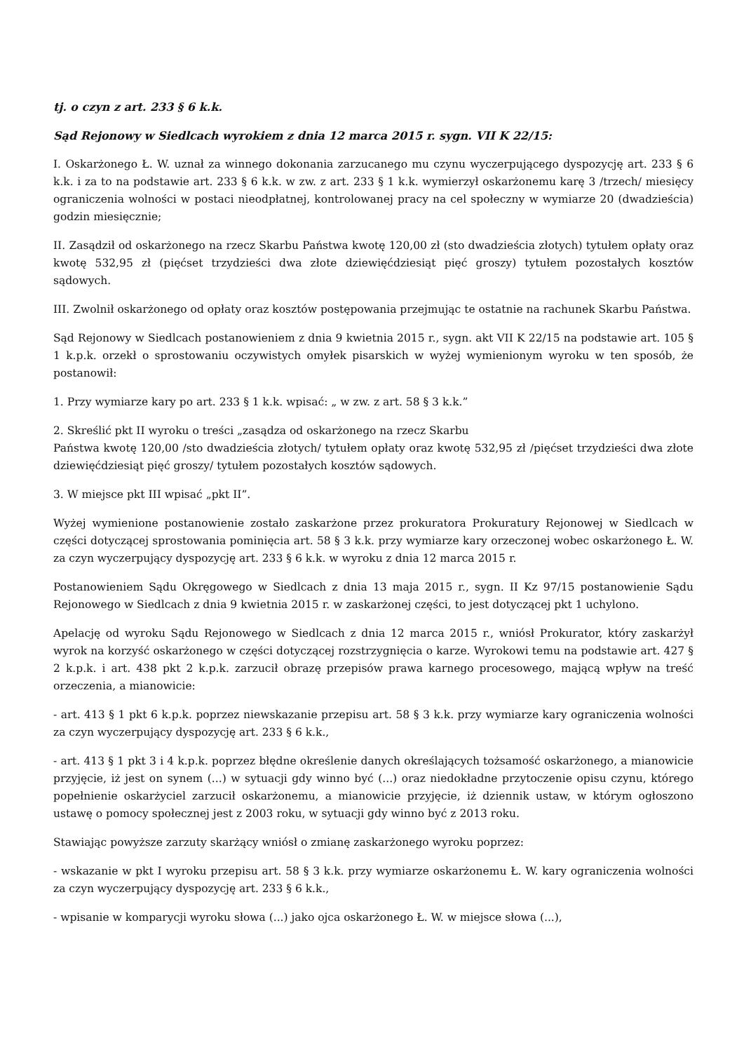tj. o czyn z art. 233 § 6 k.k.
Sąd Rejonowy w Siedlcach wyrokiem z dnia 12 marca 2015 r. sygn. VII K 22/15:
I. Oskarżonego Ł. W. uznał za winnego dokonania zarzucanego mu czynu wyczerpującego dyspozycję art. 233 § 6 k.k. i za to na podstawie art. 233 § 6 k.k. w zw. z art. 233 § 1 k.k. wymierzył oskarżonemu karę 3 /trzech/ miesięcy ograniczenia wolności w postaci nieodpłatnej, kontrolowanej pracy na cel społeczny w wymiarze 20 (dwadzieścia) godzin miesięcznie;
II. Zasądził od oskarżonego na rzecz Skarbu Państwa kwotę 120,00 zł (sto dwadzieścia złotych) tytułem opłaty oraz kwotę 532,95 zł (pięćset trzydzieści dwa złote dziewięćdziesiąt pięć groszy) tytułem pozostałych kosztów sądowych.
III. Zwolnił oskarżonego od opłaty oraz kosztów postępowania przejmując te ostatnie na rachunek Skarbu Państwa.
Sąd Rejonowy w Siedlcach postanowieniem z dnia 9 kwietnia 2015 r., sygn. akt VII K 22/15 na podstawie art. 105 § 1 k.p.k. orzekł o sprostowaniu oczywistych omyłek pisarskich w wyżej wymienionym wyroku w ten sposób, że postanowił:
1. Przy wymiarze kary po art. 233 § 1 k.k. wpisać: „ w zw. z art. 58 § 3 k.k.”
2. Skreślić pkt II wyroku o treści „zasądza od oskarżonego na rzecz Skarbu
Państwa kwotę 120,00 /sto dwadzieścia złotych/ tytułem opłaty oraz kwotę 532,95 zł /pięćset trzydzieści dwa złote dziewięćdziesiąt pięć groszy/ tytułem pozostałych kosztów sądowych.
3. W miejsce pkt III wpisać „pkt II”.
Wyżej wymienione postanowienie zostało zaskarżone przez prokuratora Prokuratury Rejonowej w Siedlcach w części dotyczącej sprostowania pominięcia art. 58 § 3 k.k. przy wymiarze kary orzeczonej wobec oskarżonego Ł. W. za czyn wyczerpujący dyspozycję art. 233 § 6 k.k. w wyroku z dnia 12 marca 2015 r.
Postanowieniem Sądu Okręgowego w Siedlcach z dnia 13 maja 2015 r., sygn. II Kz 97/15 postanowienie Sądu Rejonowego w Siedlcach z dnia 9 kwietnia 2015 r. w zaskarżonej części, to jest dotyczącej pkt 1 uchylono.
Apelację od wyroku Sądu Rejonowego w Siedlcach z dnia 12 marca 2015 r., wniósł Prokurator, który zaskarżył wyrok na korzyść oskarżonego w części dotyczącej rozstrzygnięcia o karze. Wyrokowi temu na podstawie art. 427 § 2 k.p.k. i art. 438 pkt 2 k.p.k. zarzucił obrazę przepisów prawa karnego procesowego, mającą wpływ na treść orzeczenia, a mianowicie:
- art. 413 § 1 pkt 6 k.p.k. poprzez niewskazanie przepisu art. 58 § 3 k.k. przy wymiarze kary ograniczenia wolności za czyn wyczerpujący dyspozycję art. 233 § 6 k.k.,
- art. 413 § 1 pkt 3 i 4 k.p.k. poprzez błędne określenie danych określających tożsamość oskarżonego, a mianowicie przyjęcie, iż jest on synem (...) w sytuacji gdy winno być (...) oraz niedokładne przytoczenie opisu czynu, którego popełnienie oskarżyciel zarzucił oskarżonemu, a mianowicie przyjęcie, iż dziennik ustaw, w którym ogłoszono ustawę o pomocy społecznej jest z 2003 roku, w sytuacji gdy winno być z 2013 roku.
Stawiając powyższe zarzuty skarżący wniósł o zmianę zaskarżonego wyroku poprzez:
- wskazanie w pkt I wyroku przepisu art. 58 § 3 k.k. przy wymiarze oskarżonemu Ł. W. kary ograniczenia wolności za czyn wyczerpujący dyspozycję art. 233 § 6 k.k.,
- wpisanie w komparycji wyroku słowa (...) jako ojca oskarżonego Ł. W. w miejsce słowa (...),